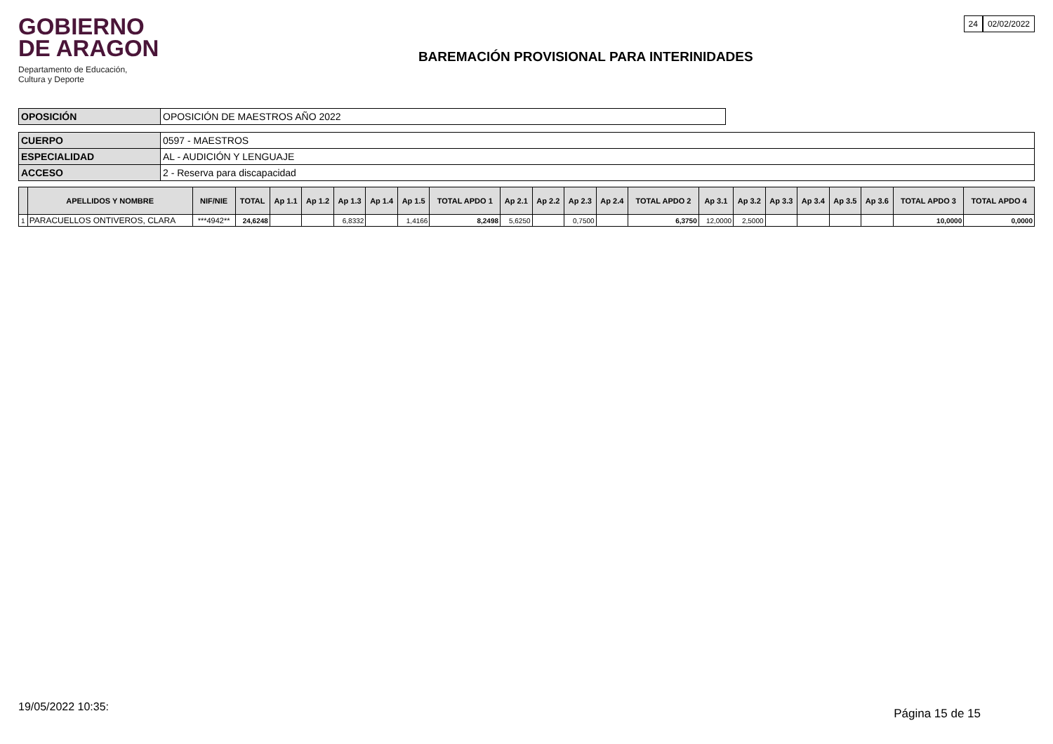GOBIERNO
DE ARAGON
Departamento de Educación,
Cultura y Deporte
BAREMACIÓN PROVISIONAL PARA INTERINIDADES
24 02/02/2022
| OPOSICIÓN | OPOSICIÓN DE MAESTROS AÑO 2022 |
| CUERPO | 0597 - MAESTROS |
| ESPECIALIDAD | AL - AUDICIÓN Y LENGUAJE |
| ACCESO | 2 - Reserva para discapacidad |
| | APELLIDOS Y NOMBRE | NIF/NIE | TOTAL | Ap 1.1 | Ap 1.2 | Ap 1.3 | Ap 1.4 | Ap 1.5 | TOTAL APDO 1 | Ap 2.1 | Ap 2.2 | Ap 2.3 | Ap 2.4 | TOTAL APDO 2 | Ap 3.1 | Ap 3.2 | Ap 3.3 | Ap 3.4 | Ap 3.5 | Ap 3.6 | TOTAL APDO 3 | TOTAL APDO 4 |
| --- | --- | --- | --- | --- | --- | --- | --- | --- | --- | --- | --- | --- | --- | --- | --- | --- | --- | --- | --- | --- | --- | --- |
| 1 | PARACUELLOS ONTIVEROS, CLARA | ***4942** | 24,6248 | | | 6,8332 | | 1,4166 | 8,2498 | 5,6250 | | 0,7500 | | 6,3750 | 12,0000 | 2,5000 | | | | | 10,0000 | 0,0000 |
19/05/2022 10:35: Página 15 de 15